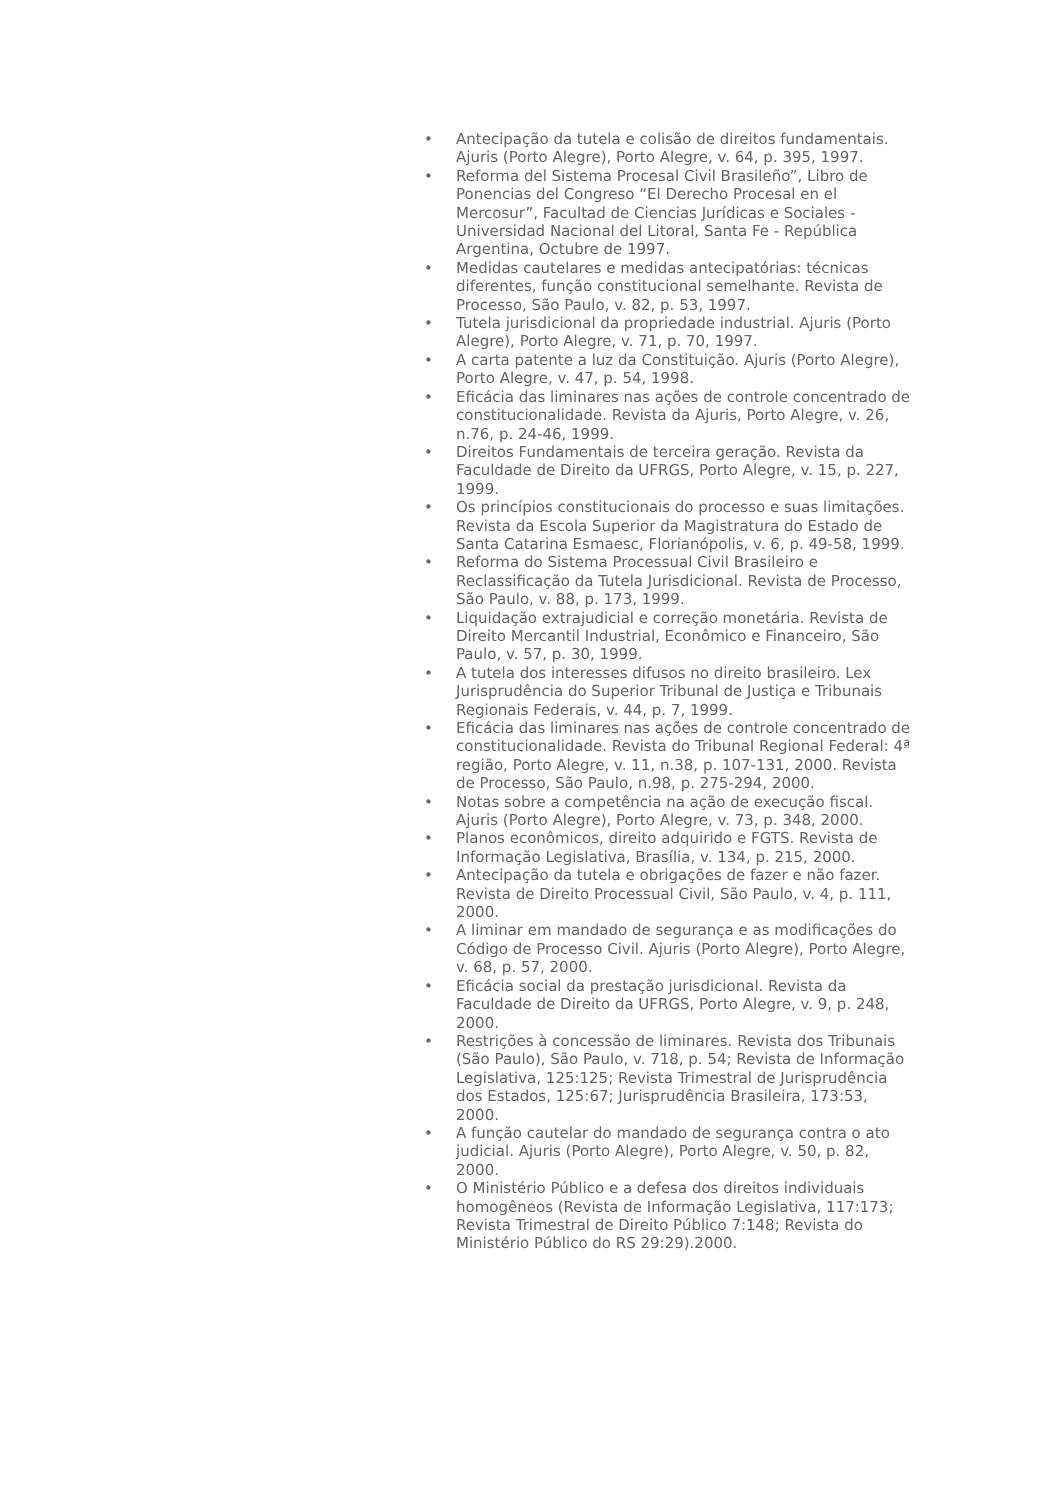• Antecipação da tutela e colisão de direitos fundamentais. Ajuris (Porto Alegre), Porto Alegre, v. 64, p. 395, 1997.
• Reforma del Sistema Procesal Civil Brasileño”, Libro de Ponencias del Congreso “El Derecho Procesal en el Mercosur”, Facultad de Ciencias Jurídicas e Sociales - Universidad Nacional del Litoral, Santa Fe - República Argentina, Octubre de 1997.
• Medidas cautelares e medidas antecipatórias: técnicas diferentes, função constitucional semelhante. Revista de Processo, São Paulo, v. 82, p. 53, 1997.
• Tutela jurisdicional da propriedade industrial. Ajuris (Porto Alegre), Porto Alegre, v. 71, p. 70, 1997.
• A carta patente a luz da Constituição. Ajuris (Porto Alegre), Porto Alegre, v. 47, p. 54, 1998.
• Eficácia das liminares nas ações de controle concentrado de constitucionalidade. Revista da Ajuris, Porto Alegre, v. 26, n.76, p. 24-46, 1999.
• Direitos Fundamentais de terceira geração. Revista da Faculdade de Direito da UFRGS, Porto Alegre, v. 15, p. 227, 1999.
• Os princípios constitucionais do processo e suas limitações. Revista da Escola Superior da Magistratura do Estado de Santa Catarina Esmaesc, Florianópolis, v. 6, p. 49-58, 1999.
• Reforma do Sistema Processual Civil Brasileiro e Reclassificação da Tutela Jurisdicional. Revista de Processo, São Paulo, v. 88, p. 173, 1999.
• Liquidação extrajudicial e correção monetária. Revista de Direito Mercantil Industrial, Econômico e Financeiro, São Paulo, v. 57, p. 30, 1999.
• A tutela dos interesses difusos no direito brasileiro. Lex Jurisprudência do Superior Tribunal de Justiça e Tribunais Regionais Federais, v. 44, p. 7, 1999.
• Eficácia das liminares nas ações de controle concentrado de constitucionalidade. Revista do Tribunal Regional Federal: 4ª região, Porto Alegre, v. 11, n.38, p. 107-131, 2000. Revista de Processo, São Paulo, n.98, p. 275-294, 2000.
• Notas sobre a competência na ação de execução fiscal. Ajuris (Porto Alegre), Porto Alegre, v. 73, p. 348, 2000.
• Planos econômicos, direito adquirido e FGTS. Revista de Informação Legislativa, Brasília, v. 134, p. 215, 2000.
• Antecipação da tutela e obrigações de fazer e não fazer. Revista de Direito Processual Civil, São Paulo, v. 4, p. 111, 2000.
• A liminar em mandado de segurança e as modificações do Código de Processo Civil. Ajuris (Porto Alegre), Porto Alegre, v. 68, p. 57, 2000.
• Eficácia social da prestação jurisdicional. Revista da Faculdade de Direito da UFRGS, Porto Alegre, v. 9, p. 248, 2000.
• Restrições à concessão de liminares. Revista dos Tribunais (São Paulo), São Paulo, v. 718, p. 54; Revista de Informação Legislativa, 125:125; Revista Trimestral de Jurisprudência dos Estados, 125:67; Jurisprudência Brasileira, 173:53, 2000.
• A função cautelar do mandado de segurança contra o ato judicial. Ajuris (Porto Alegre), Porto Alegre, v. 50, p. 82, 2000.
• O Ministério Público e a defesa dos direitos individuais homogêneos (Revista de Informação Legislativa, 117:173; Revista Trimestral de Direito Público 7:148; Revista do Ministério Público do RS 29:29).2000.